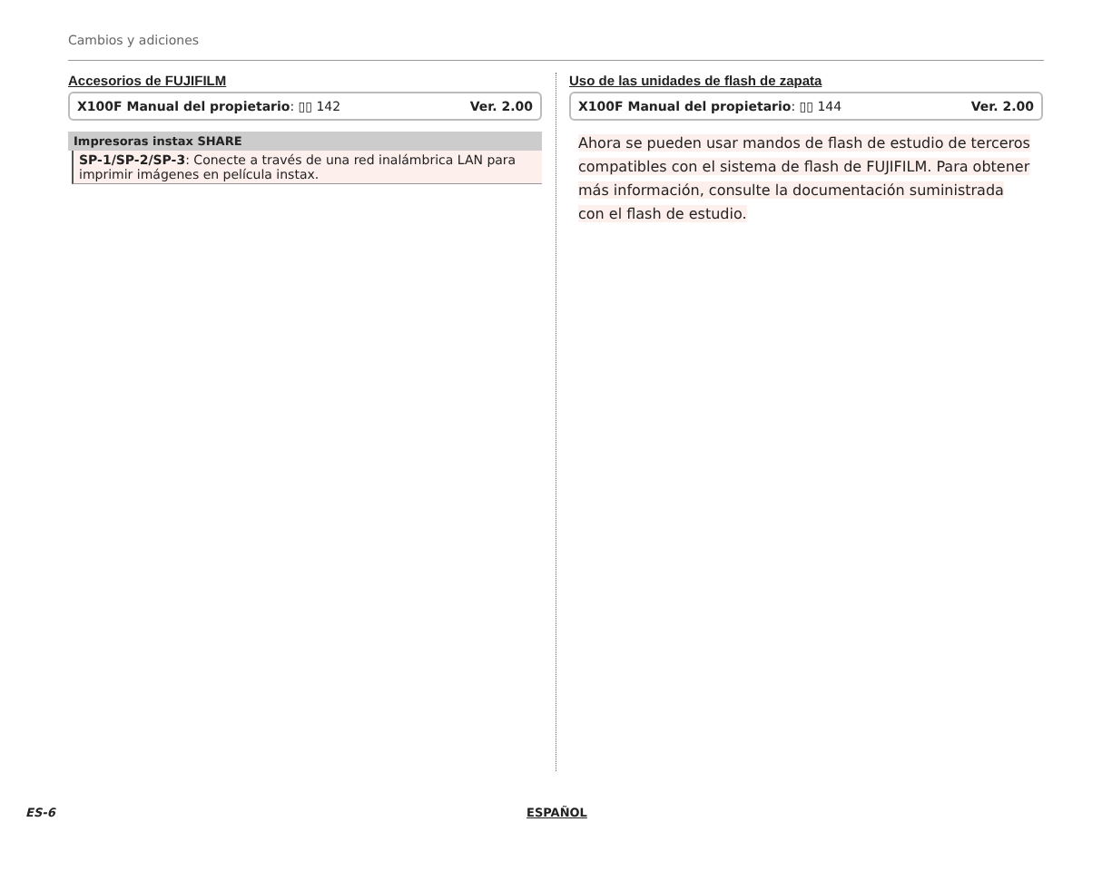Cambios y adiciones
Accesorios de FUJIFILM
X100F Manual del propietario: ▯▯ 142 Ver. 2.00
Impresoras instax SHARE
SP-1/SP-2/SP-3: Conecte a través de una red inalámbrica LAN para imprimir imágenes en película instax.
Uso de las unidades de flash de zapata
X100F Manual del propietario: ▯▯ 144 Ver. 2.00
Ahora se pueden usar mandos de flash de estudio de terceros compatibles con el sistema de flash de FUJIFILM. Para obtener más información, consulte la documentación suministrada con el flash de estudio.
ES-6 ESPAÑOL